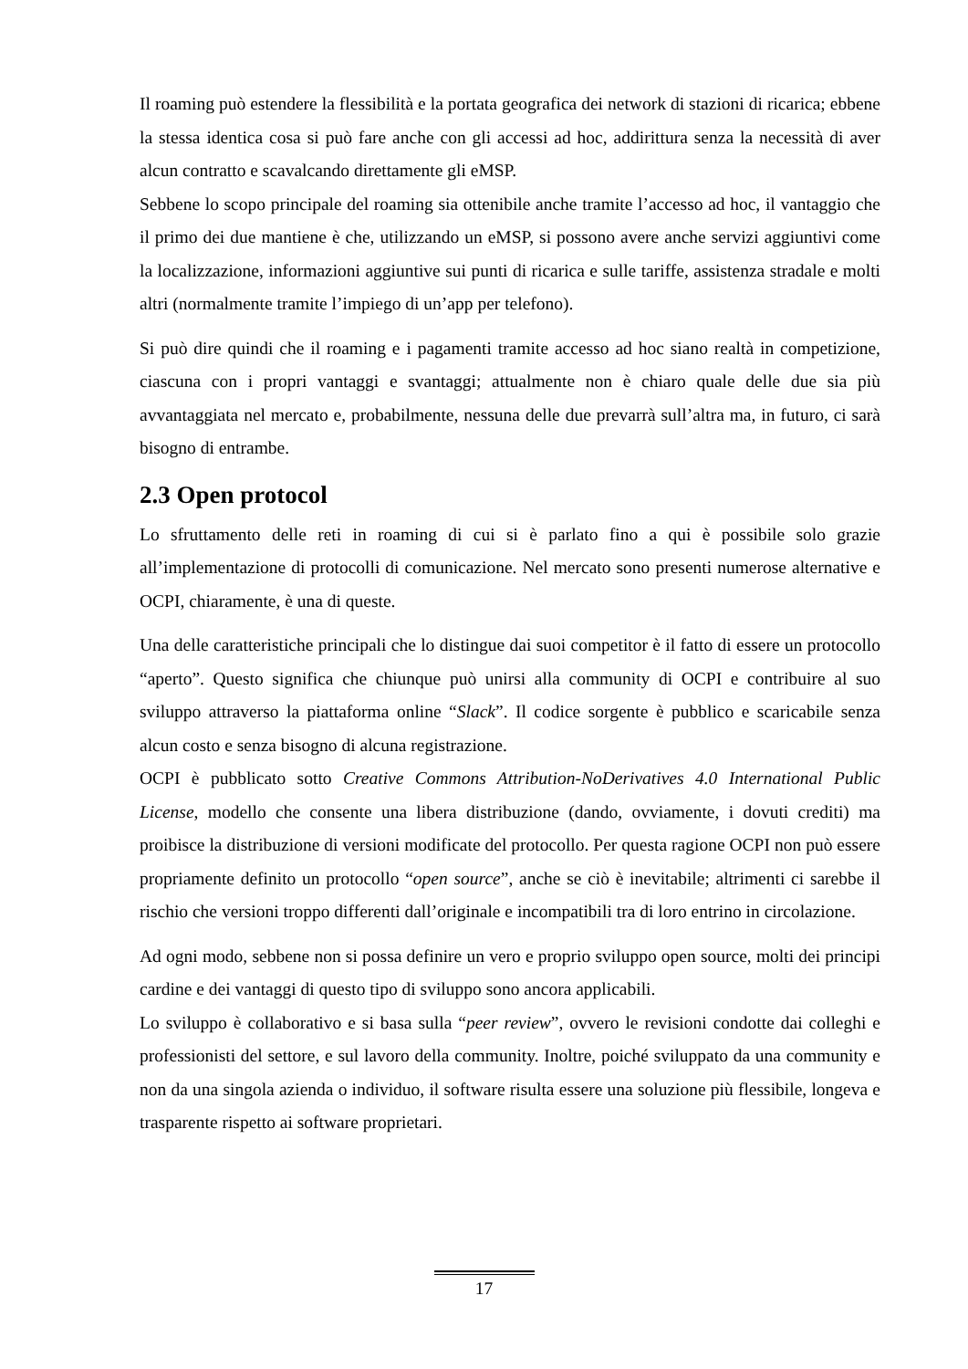Il roaming può estendere la flessibilità e la portata geografica dei network di stazioni di ricarica; ebbene la stessa identica cosa si può fare anche con gli accessi ad hoc, addirittura senza la necessità di aver alcun contratto e scavalcando direttamente gli eMSP.
Sebbene lo scopo principale del roaming sia ottenibile anche tramite l’accesso ad hoc, il vantaggio che il primo dei due mantiene è che, utilizzando un eMSP, si possono avere anche servizi aggiuntivi come la localizzazione, informazioni aggiuntive sui punti di ricarica e sulle tariffe, assistenza stradale e molti altri (normalmente tramite l’impiego di un’app per telefono).
Si può dire quindi che il roaming e i pagamenti tramite accesso ad hoc siano realtà in competizione, ciascuna con i propri vantaggi e svantaggi; attualmente non è chiaro quale delle due sia più avvantaggiata nel mercato e, probabilmente, nessuna delle due prevarrà sull’altra ma, in futuro, ci sarà bisogno di entrambe.
2.3 Open protocol
Lo sfruttamento delle reti in roaming di cui si è parlato fino a qui è possibile solo grazie all’implementazione di protocolli di comunicazione. Nel mercato sono presenti numerose alternative e OCPI, chiaramente, è una di queste.
Una delle caratteristiche principali che lo distingue dai suoi competitor è il fatto di essere un protocollo “aperto”. Questo significa che chiunque può unirsi alla community di OCPI e contribuire al suo sviluppo attraverso la piattaforma online “Slack”. Il codice sorgente è pubblico e scaricabile senza alcun costo e senza bisogno di alcuna registrazione.
OCPI è pubblicato sotto Creative Commons Attribution-NoDerivatives 4.0 International Public License, modello che consente una libera distribuzione (dando, ovviamente, i dovuti crediti) ma proibisce la distribuzione di versioni modificate del protocollo. Per questa ragione OCPI non può essere propriamente definito un protocollo “open source”, anche se ciò è inevitabile; altrimenti ci sarebbe il rischio che versioni troppo differenti dall’originale e incompatibili tra di loro entrino in circolazione.
Ad ogni modo, sebbene non si possa definire un vero e proprio sviluppo open source, molti dei principi cardine e dei vantaggi di questo tipo di sviluppo sono ancora applicabili.
Lo sviluppo è collaborativo e si basa sulla “peer review”, ovvero le revisioni condotte dai colleghi e professionisti del settore, e sul lavoro della community. Inoltre, poiché sviluppato da una community e non da una singola azienda o individuo, il software risulta essere una soluzione più flessibile, longeva e trasparente rispetto ai software proprietari.
17